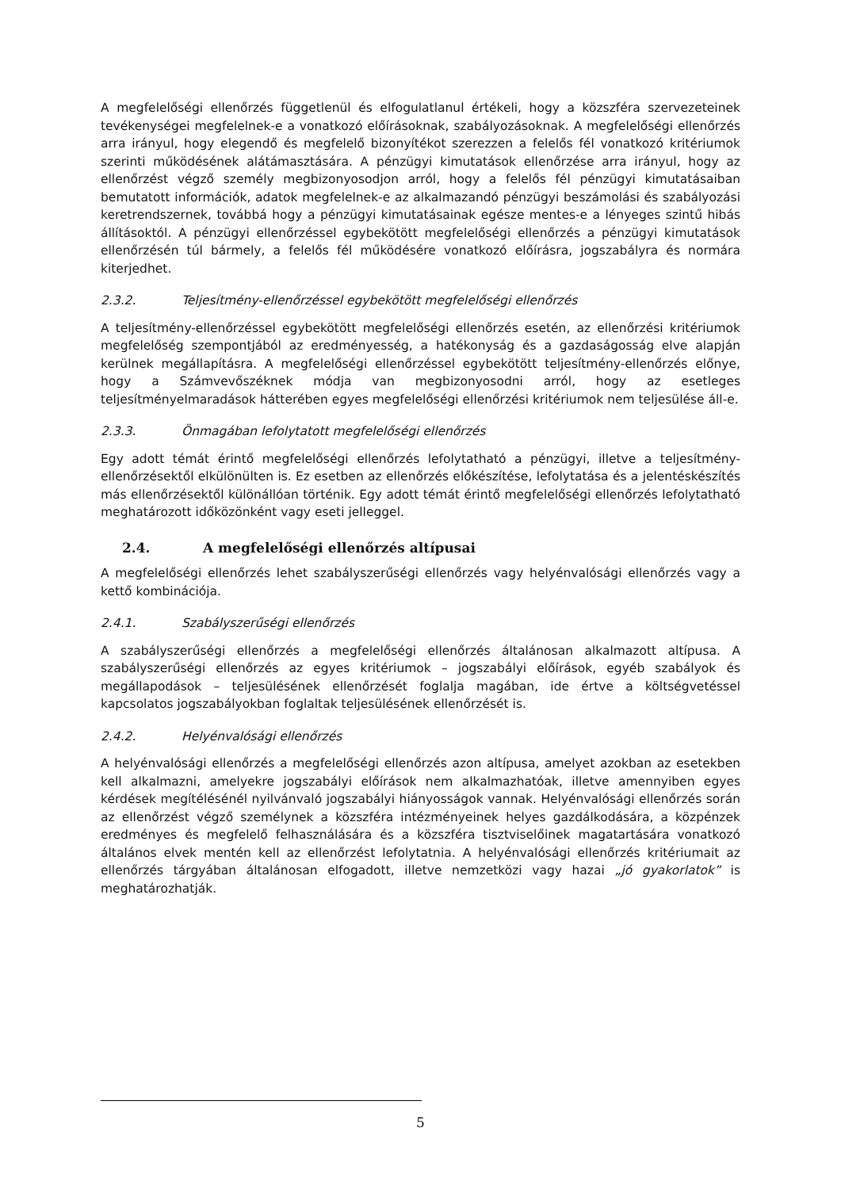A megfelelőségi ellenőrzés függetlenül és elfogulatlanul értékeli, hogy a közszféra szervezeteinek tevékenységei megfelelnek-e a vonatkozó előírásoknak, szabályozásoknak. A megfelelőségi ellenőrzés arra irányul, hogy elegendő és megfelelő bizonyítékot szerezzen a felelős fél vonatkozó kritériumok szerinti működésének alátámasztására. A pénzügyi kimutatások ellenőrzése arra irányul, hogy az ellenőrzést végző személy megbizonyosodjon arról, hogy a felelős fél pénzügyi kimutatásaiban bemutatott információk, adatok megfelelnek-e az alkalmazandó pénzügyi beszámolási és szabályozási keretrendszernek, továbbá hogy a pénzügyi kimutatásainak egésze mentes-e a lényeges szintű hibás állításoktól. A pénzügyi ellenőrzéssel egybekötött megfelelőségi ellenőrzés a pénzügyi kimutatások ellenőrzésén túl bármely, a felelős fél működésére vonatkozó előírásra, jogszabályra és normára kiterjedhet.
2.3.2. Teljesítmény-ellenőrzéssel egybekötött megfelelőségi ellenőrzés
A teljesítmény-ellenőrzéssel egybekötött megfelelőségi ellenőrzés esetén, az ellenőrzési kritériumok megfelelőség szempontjából az eredményesség, a hatékonyság és a gazdaságosság elve alapján kerülnek megállapításra. A megfelelőségi ellenőrzéssel egybekötött teljesítmény-ellenőrzés előnye, hogy a Számvevőszéknek módja van megbizonyosodni arról, hogy az esetleges teljesítményelmaradások hátterében egyes megfelelőségi ellenőrzési kritériumok nem teljesülése áll-e.
2.3.3. Önmagában lefolytatott megfelelőségi ellenőrzés
Egy adott témát érintő megfelelőségi ellenőrzés lefolytatható a pénzügyi, illetve a teljesítmény-ellenőrzésektől elkülönülten is. Ez esetben az ellenőrzés előkészítése, lefolytatása és a jelentéskészítés más ellenőrzésektől különállóan történik. Egy adott témát érintő megfelelőségi ellenőrzés lefolytatható meghatározott időközönként vagy eseti jelleggel.
2.4. A megfelelőségi ellenőrzés altípusai
A megfelelőségi ellenőrzés lehet szabályszerűségi ellenőrzés vagy helyénvalósági ellenőrzés vagy a kettő kombinációja.
2.4.1. Szabályszerűségi ellenőrzés
A szabályszerűségi ellenőrzés a megfelelőségi ellenőrzés általánosan alkalmazott altípusa. A szabályszerűségi ellenőrzés az egyes kritériumok – jogszabályi előírások, egyéb szabályok és megállapodások – teljesülésének ellenőrzését foglalja magában, ide értve a költségvetéssel kapcsolatos jogszabályokban foglaltak teljesülésének ellenőrzését is.
2.4.2. Helyénvalósági ellenőrzés
A helyénvalósági ellenőrzés a megfelelőségi ellenőrzés azon altípusa, amelyet azokban az esetekben kell alkalmazni, amelyekre jogszabályi előírások nem alkalmazhatóak, illetve amennyiben egyes kérdések megítélésénél nyilvánvaló jogszabályi hiányosságok vannak. Helyénvalósági ellenőrzés során az ellenőrzést végző személynek a közszféra intézményeinek helyes gazdálkodására, a közpénzek eredményes és megfelelő felhasználására és a közszféra tisztviselőinek magatartására vonatkozó általános elvek mentén kell az ellenőrzést lefolytatnia. A helyénvalósági ellenőrzés kritériumait az ellenőrzés tárgyában általánosan elfogadott, illetve nemzetközi vagy hazai „jó gyakorlatok” is meghatározhatják.
5